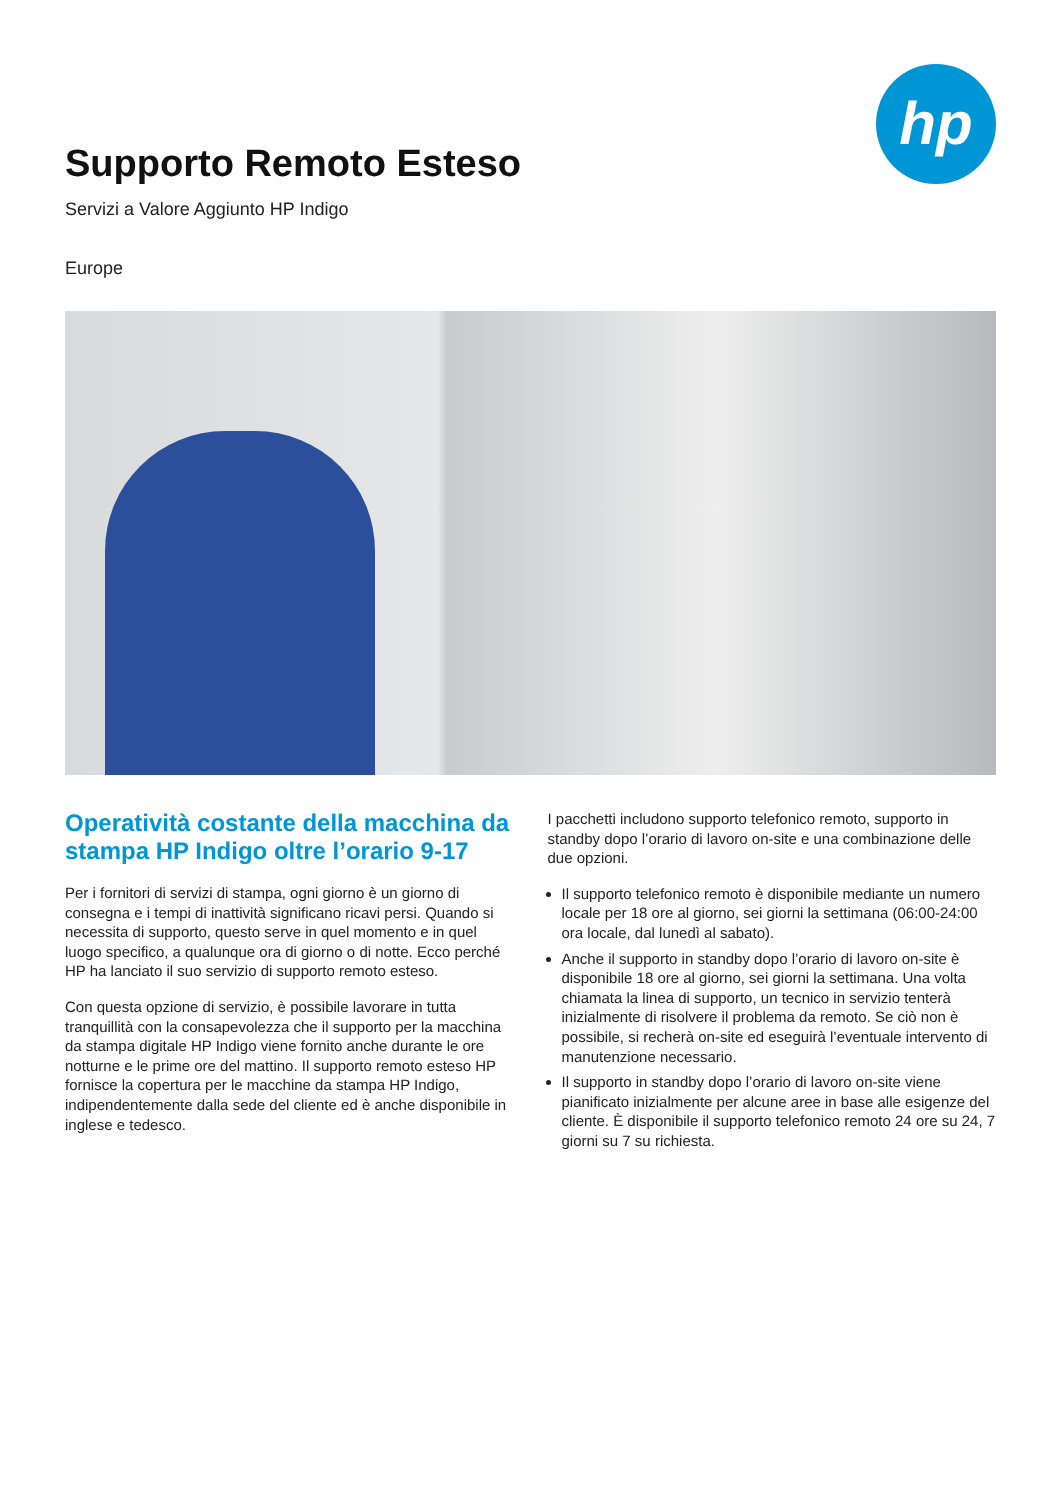hp
Supporto Remoto Esteso
Servizi a Valore Aggiunto HP Indigo
Europe
Operatività costante della macchina da stampa HP Indigo oltre l’orario 9-17
Per i fornitori di servizi di stampa, ogni giorno è un giorno di consegna e i tempi di inattività significano ricavi persi. Quando si necessita di supporto, questo serve in quel momento e in quel luogo specifico, a qualunque ora di giorno o di notte. Ecco perché HP ha lanciato il suo servizio di supporto remoto esteso.
Con questa opzione di servizio, è possibile lavorare in tutta tranquillità con la consapevolezza che il supporto per la macchina da stampa digitale HP Indigo viene fornito anche durante le ore notturne e le prime ore del mattino. Il supporto remoto esteso HP fornisce la copertura per le macchine da stampa HP Indigo, indipendentemente dalla sede del cliente ed è anche disponibile in inglese e tedesco.
I pacchetti includono supporto telefonico remoto, supporto in standby dopo l’orario di lavoro on-site e una combinazione delle due opzioni.
Il supporto telefonico remoto è disponibile mediante un numero locale per 18 ore al giorno, sei giorni la settimana (06:00-24:00 ora locale, dal lunedì al sabato).
Anche il supporto in standby dopo l’orario di lavoro on-site è disponibile 18 ore al giorno, sei giorni la settimana. Una volta chiamata la linea di supporto, un tecnico in servizio tenterà inizialmente di risolvere il problema da remoto. Se ciò non è possibile, si recherà on-site ed eseguirà l’eventuale intervento di manutenzione necessario.
Il supporto in standby dopo l’orario di lavoro on-site viene pianificato inizialmente per alcune aree in base alle esigenze del cliente. È disponibile il supporto telefonico remoto 24 ore su 24, 7 giorni su 7 su richiesta.